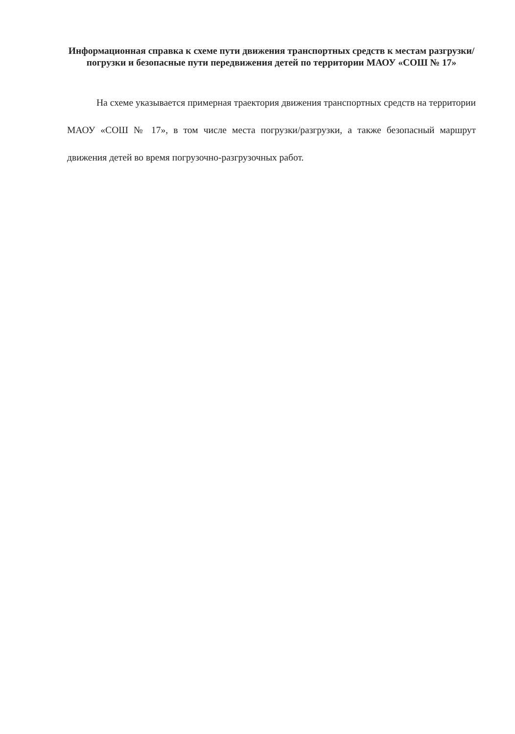Информационная справка к схеме пути движения транспортных средств к местам разгрузки/погрузки и безопасные пути передвижения детей по территории МАОУ «СОШ № 17»
На схеме указывается примерная траектория движения транспортных средств на территории МАОУ «СОШ № 17», в том числе места погрузки/разгрузки, а также безопасный маршрут движения детей во время погрузочно-разгрузочных работ.